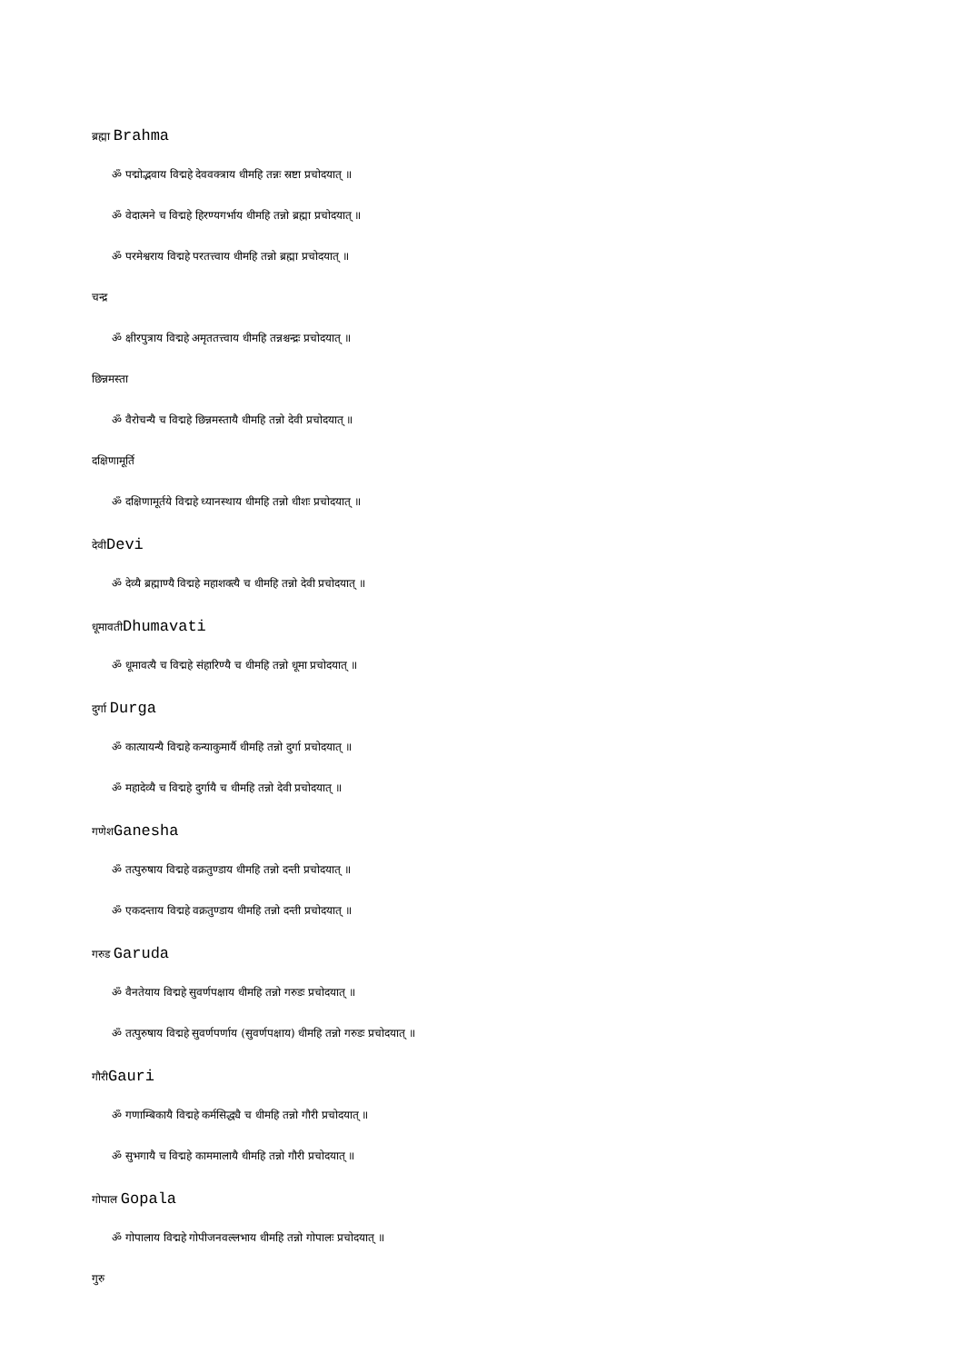ब्रह्मा Brahma
ॐ पद्मोद्भवाय विद्महे देववक्त्राय धीमहि तन्नः स्रष्टा प्रचोदयात् ॥
ॐ वेदात्मने च विद्महे हिरण्यगर्भाय धीमहि तन्नो ब्रह्मा प्रचोदयात् ॥
ॐ परमेश्वराय विद्महे परतत्त्वाय धीमहि तन्नो ब्रह्मा प्रचोदयात् ॥
चन्द्र
ॐ क्षीरपुत्राय विद्महे अमृततत्त्वाय धीमहि तन्नश्चन्द्रः प्रचोदयात् ॥
छिन्नमस्ता
ॐ वैरोचन्यै च विद्महे छिन्नमस्तायै धीमहि तन्नो देवी प्रचोदयात् ॥
दक्षिणामूर्ति
ॐ दक्षिणामूर्तये विद्महे ध्यानस्थाय धीमहि तन्नो धीशः प्रचोदयात् ॥
देवीDevi
ॐ देव्यै ब्रह्माण्यै विद्महे महाशक्त्यै च धीमहि तन्नो देवी प्रचोदयात् ॥
धूमावतीDhumavati
ॐ धूमावत्यै च विद्महे संहारिण्यै च धीमहि तन्नो धूमा प्रचोदयात् ॥
दुर्गा Durga
ॐ कात्यायन्यै विद्महे कन्याकुमार्यै धीमहि तन्नो दुर्गा प्रचोदयात् ॥
ॐ महादेव्यै च विद्महे दुर्गायै च धीमहि तन्नो देवी प्रचोदयात् ॥
गणेशGanesha
ॐ तत्पुरुषाय विद्महे वक्रतुण्डाय धीमहि तन्नो दन्ती प्रचोदयात् ॥
ॐ एकदन्ताय विद्महे वक्रतुण्डाय धीमहि तन्नो दन्ती प्रचोदयात् ॥
गरुड Garuda
ॐ वैनतेयाय विद्महे सुवर्णपक्षाय धीमहि तन्नो गरुडः प्रचोदयात् ॥
ॐ तत्पुरुषाय विद्महे सुवर्णपर्णाय (सुवर्णपक्षाय) धीमहि तन्नो गरुडः प्रचोदयात् ॥
गौरीGauri
ॐ गणाम्बिकायै विद्महे कर्मसिद्ध्यै च धीमहि तन्नो गौरी प्रचोदयात् ॥
ॐ सुभगायै च विद्महे काममालायै धीमहि तन्नो गौरी प्रचोदयात् ॥
गोपाल Gopala
ॐ गोपालाय विद्महे गोपीजनवल्लभाय धीमहि तन्नो गोपालः प्रचोदयात् ॥
गुरु